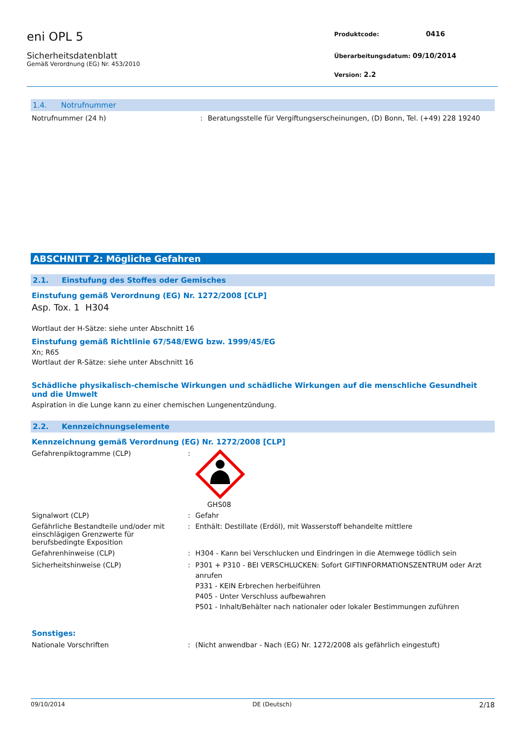eni OPL 5
Sicherheitsdatenblatt
Gemäß Verordnung (EG) Nr. 453/2010
Produktcode: 0416
Überarbeitungsdatum: 09/10/2014
Version: 2.2
1.4. Notrufnummer
Notrufnummer (24 h) : Beratungsstelle für Vergiftungserscheinungen, (D) Bonn, Tel. (+49) 228 19240
ABSCHNITT 2: Mögliche Gefahren
2.1. Einstufung des Stoffes oder Gemisches
Einstufung gemäß Verordnung (EG) Nr. 1272/2008 [CLP]
Asp. Tox. 1 H304
Wortlaut der H-Sätze: siehe unter Abschnitt 16
Einstufung gemäß Richtlinie 67/548/EWG bzw. 1999/45/EG
Xn; R65
Wortlaut der R-Sätze: siehe unter Abschnitt 16
Schädliche physikalisch-chemische Wirkungen und schädliche Wirkungen auf die menschliche Gesundheit und die Umwelt
Aspiration in die Lunge kann zu einer chemischen Lungenentzündung.
2.2. Kennzeichnungselemente
Kennzeichnung gemäß Verordnung (EG) Nr. 1272/2008 [CLP]
Gefahrenpiktogramme (CLP) : GHS08
Signalwort (CLP) : Gefahr
Gefährliche Bestandteile und/oder mit einschlägigen Grenzwerte für berufsbedingte Exposition
: Enthält: Destillate (Erdöl), mit Wasserstoff behandelte mittlere
Gefahrenhinweise (CLP) : H304 - Kann bei Verschlucken und Eindringen in die Atemwege tödlich sein
Sicherheitshinweise (CLP) : P301 + P310 - BEI VERSCHLUCKEN: Sofort GIFTINFORMATIONSZENTRUM oder Arzt anrufen
P331 - KEIN Erbrechen herbeiführen
P405 - Unter Verschluss aufbewahren
P501 - Inhalt/Behälter nach nationaler oder lokaler Bestimmungen zuführen
Sonstiges:
Nationale Vorschriften : (Nicht anwendbar - Nach (EG) Nr. 1272/2008 als gefährlich eingestuft)
09/10/2014 DE (Deutsch) 2/18